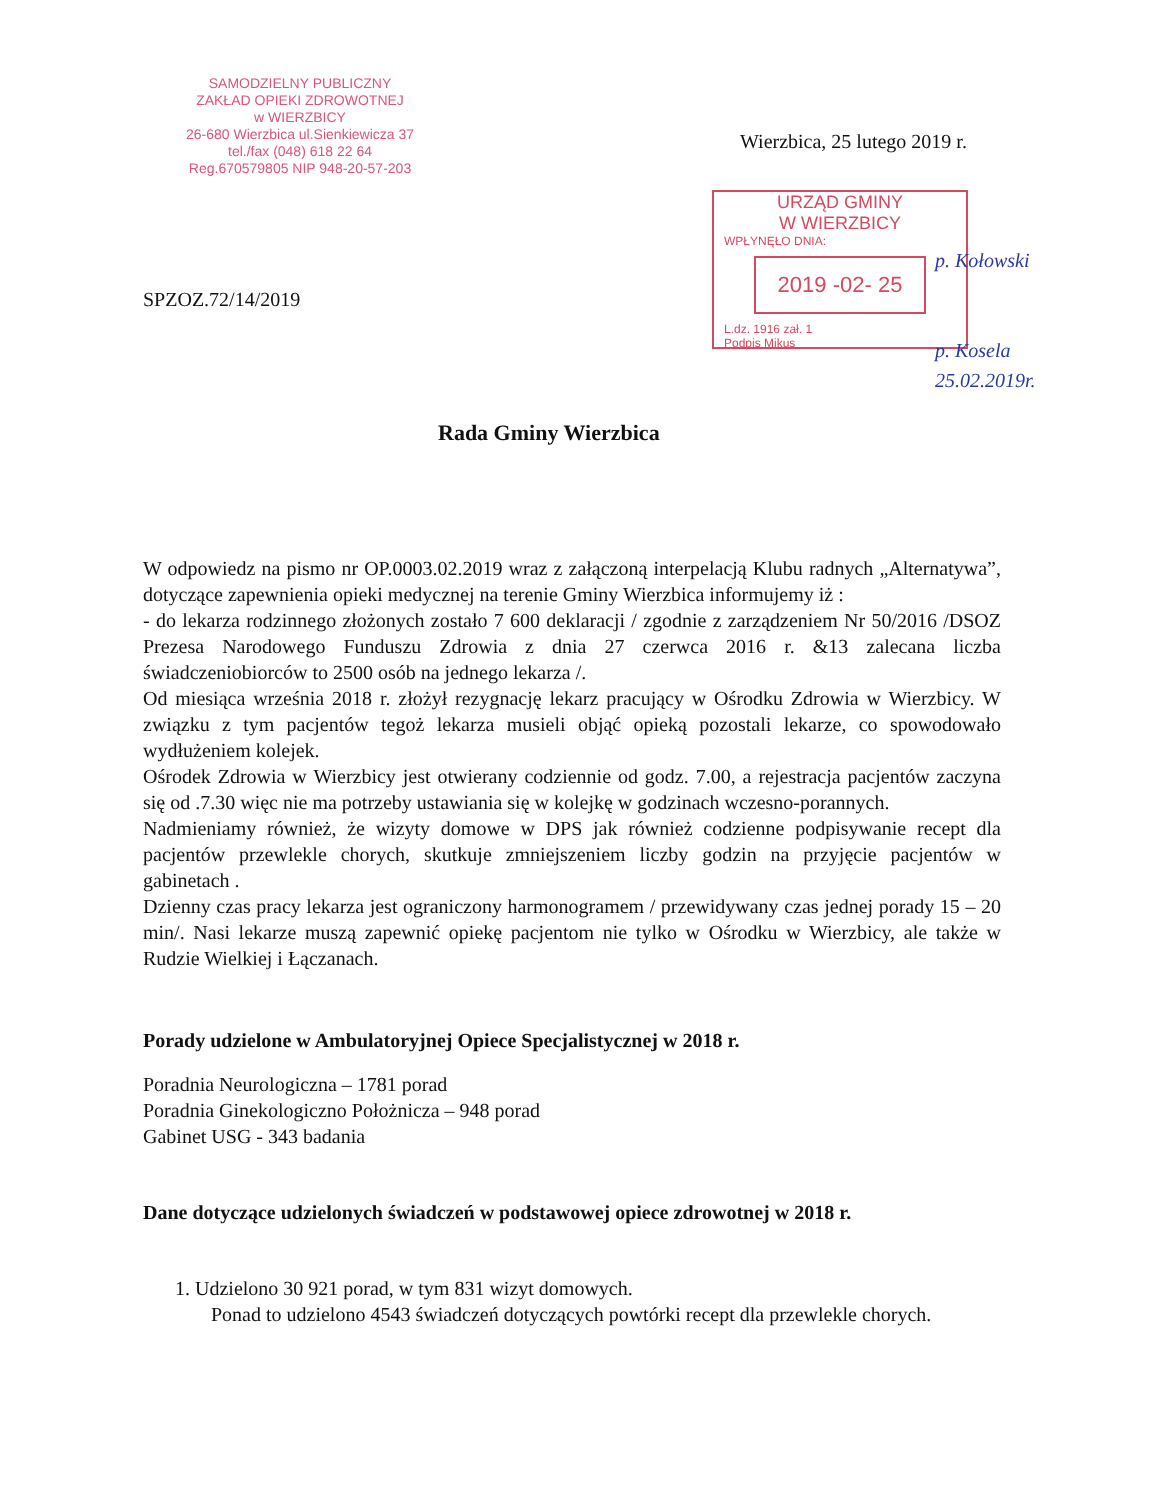SAMODZIELNY PUBLICZNY
ZAKŁAD OPIEKI ZDROWOTNEJ
w WIERZBICY
26-680 Wierzbica ul.Sienkiewicza 37
tel./fax (048) 618 22 64
Reg.670579805 NIP 948-20-57-203
Wierzbica, 25 lutego 2019 r.
URZĄD GMINY
W WIERZBICY
WPŁYNĘŁO DNIA:
2019 -02- 25
L.dz. 1916 zał. 1
Podpis Mikus
SPZOZ.72/14/2019
p. Kołowski
p. Kosela
25.02.2019r.
Rada Gminy Wierzbica
W odpowiedz na pismo nr OP.0003.02.2019 wraz z załączoną interpelacją Klubu radnych „Alternatywa”, dotyczące zapewnienia opieki medycznej na terenie Gminy Wierzbica informujemy iż :
- do lekarza rodzinnego złożonych zostało 7 600 deklaracji / zgodnie z zarządzeniem Nr 50/2016 /DSOZ Prezesa Narodowego Funduszu Zdrowia z dnia 27 czerwca 2016 r. &13 zalecana liczba świadczeniobiorców to 2500 osób na jednego lekarza /.
Od miesiąca września 2018 r. złożył rezygnację lekarz pracujący w Ośrodku Zdrowia w Wierzbicy. W związku z tym pacjentów tegoż lekarza musieli objąć opieką pozostali lekarze, co spowodowało wydłużeniem kolejek.
Ośrodek Zdrowia w Wierzbicy jest otwierany codziennie od godz. 7.00, a rejestracja pacjentów zaczyna się od .7.30 więc nie ma potrzeby ustawiania się w kolejkę w godzinach wczesno-porannych.
Nadmieniamy również, że wizyty domowe w DPS jak również codzienne podpisywanie recept dla pacjentów przewlekle chorych, skutkuje zmniejszeniem liczby godzin na przyjęcie pacjentów w gabinetach .
Dzienny czas pracy lekarza jest ograniczony harmonogramem / przewidywany czas jednej porady 15 – 20 min/. Nasi lekarze muszą zapewnić opiekę pacjentom nie tylko w Ośrodku w Wierzbicy, ale także w Rudzie Wielkiej i Łączanach.
Porady udzielone w Ambulatoryjnej Opiece Specjalistycznej w 2018 r.
Poradnia Neurologiczna – 1781 porad
Poradnia Ginekologiczno Położnicza – 948 porad
Gabinet USG - 343 badania
Dane dotyczące udzielonych świadczeń w podstawowej opiece zdrowotnej w 2018 r.
1. Udzielono 30 921 porad, w tym 831 wizyt domowych.
Ponad to udzielono 4543 świadczeń dotyczących powtórki recept dla przewlekle chorych.